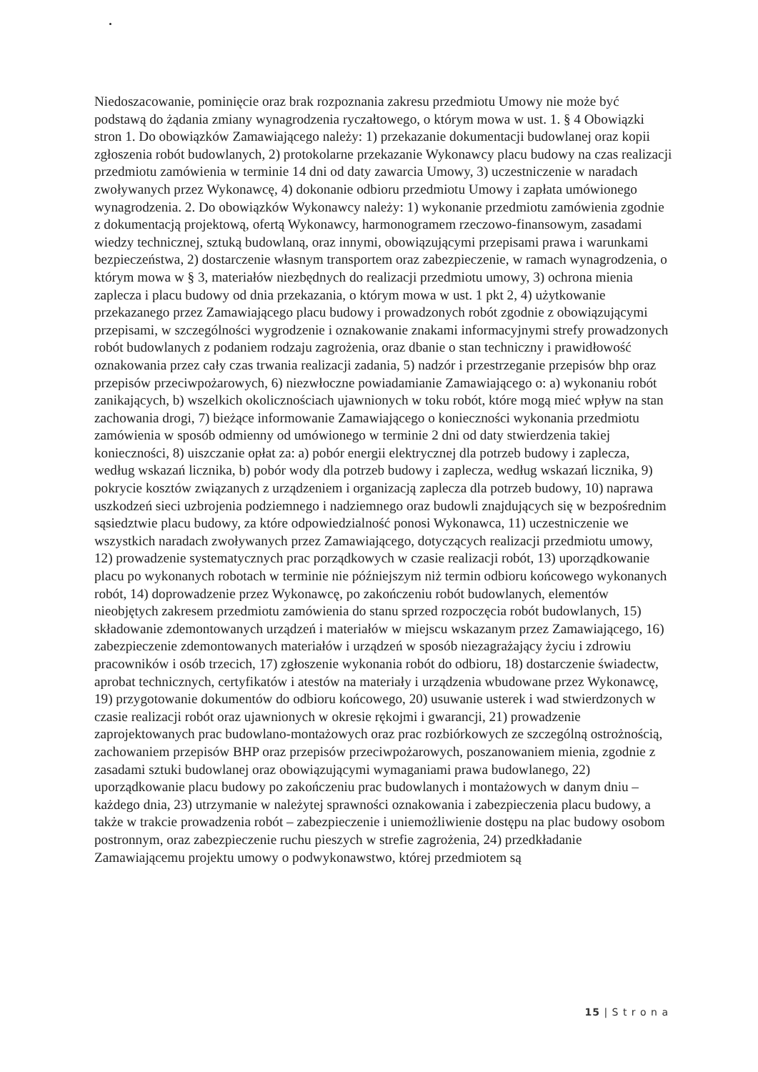Niedoszacowanie, pominięcie oraz brak rozpoznania zakresu przedmiotu Umowy nie może być podstawą do żądania zmiany wynagrodzenia ryczałtowego, o którym mowa w ust. 1. § 4 Obowiązki stron 1. Do obowiązków Zamawiającego należy: 1) przekazanie dokumentacji budowlanej oraz kopii zgłoszenia robót budowlanych, 2) protokolarne przekazanie Wykonawcy placu budowy na czas realizacji przedmiotu zamówienia w terminie 14 dni od daty zawarcia Umowy, 3) uczestniczenie w naradach zwoływanych przez Wykonawcę, 4) dokonanie odbioru przedmiotu Umowy i zapłata umówionego wynagrodzenia. 2. Do obowiązków Wykonawcy należy: 1) wykonanie przedmiotu zamówienia zgodnie z dokumentacją projektową, ofertą Wykonawcy, harmonogramem rzeczowo-finansowym, zasadami wiedzy technicznej, sztuką budowlaną, oraz innymi, obowiązującymi przepisami prawa i warunkami bezpieczeństwa, 2) dostarczenie własnym transportem oraz zabezpieczenie, w ramach wynagrodzenia, o którym mowa w § 3, materiałów niezbędnych do realizacji przedmiotu umowy, 3) ochrona mienia zaplecza i placu budowy od dnia przekazania, o którym mowa w ust. 1 pkt 2, 4) użytkowanie przekazanego przez Zamawiającego placu budowy i prowadzonych robót zgodnie z obowiązującymi przepisami, w szczególności wygrodzenie i oznakowanie znakami informacyjnymi strefy prowadzonych robót budowlanych z podaniem rodzaju zagrożenia, oraz dbanie o stan techniczny i prawidłowość oznakowania przez cały czas trwania realizacji zadania, 5) nadzór i przestrzeganie przepisów bhp oraz przepisów przeciwpożarowych, 6) niezwłoczne powiadamianie Zamawiającego o: a) wykonaniu robót zanikających, b) wszelkich okolicznościach ujawnionych w toku robót, które mogą mieć wpływ na stan zachowania drogi, 7) bieżące informowanie Zamawiającego o konieczności wykonania przedmiotu zamówienia w sposób odmienny od umówionego w terminie 2 dni od daty stwierdzenia takiej konieczności, 8) uiszczanie opłat za: a) pobór energii elektrycznej dla potrzeb budowy i zaplecza, według wskazań licznika, b) pobór wody dla potrzeb budowy i zaplecza, według wskazań licznika, 9) pokrycie kosztów związanych z urządzeniem i organizacją zaplecza dla potrzeb budowy, 10) naprawa uszkodzeń sieci uzbrojenia podziemnego i nadziemnego oraz budowli znajdujących się w bezpośrednim sąsiedztwie placu budowy, za które odpowiedzialność ponosi Wykonawca, 11) uczestniczenie we wszystkich naradach zwoływanych przez Zamawiającego, dotyczących realizacji przedmiotu umowy, 12) prowadzenie systematycznych prac porządkowych w czasie realizacji robót, 13) uporządkowanie placu po wykonanych robotach w terminie nie późniejszym niż termin odbioru końcowego wykonanych robót, 14) doprowadzenie przez Wykonawcę, po zakończeniu robót budowlanych, elementów nieobjętych zakresem przedmiotu zamówienia do stanu sprzed rozpoczęcia robót budowlanych, 15) składowanie zdemontowanych urządzeń i materiałów w miejscu wskazanym przez Zamawiającego, 16) zabezpieczenie zdemontowanych materiałów i urządzeń w sposób niezagrażający życiu i zdrowiu pracowników i osób trzecich, 17) zgłoszenie wykonania robót do odbioru, 18) dostarczenie świadectw, aprobat technicznych, certyfikatów i atestów na materiały i urządzenia wbudowane przez Wykonawcę, 19) przygotowanie dokumentów do odbioru końcowego, 20) usuwanie usterek i wad stwierdzonych w czasie realizacji robót oraz ujawnionych w okresie rękojmi i gwarancji, 21) prowadzenie zaprojektowanych prac budowlano-montażowych oraz prac rozbiórkowych ze szczególną ostrożnością, zachowaniem przepisów BHP oraz przepisów przeciwpożarowych, poszanowaniem mienia, zgodnie z zasadami sztuki budowlanej oraz obowiązującymi wymaganiami prawa budowlanego, 22) uporządkowanie placu budowy po zakończeniu prac budowlanych i montażowych w danym dniu – każdego dnia, 23) utrzymanie w należytej sprawności oznakowania i zabezpieczenia placu budowy, a także w trakcie prowadzenia robót – zabezpieczenie i uniemożliwienie dostępu na plac budowy osobom postronnym, oraz zabezpieczenie ruchu pieszych w strefie zagrożenia, 24) przedkładanie Zamawiającemu projektu umowy o podwykonawstwo, której przedmiotem są
15 | S t r o n a